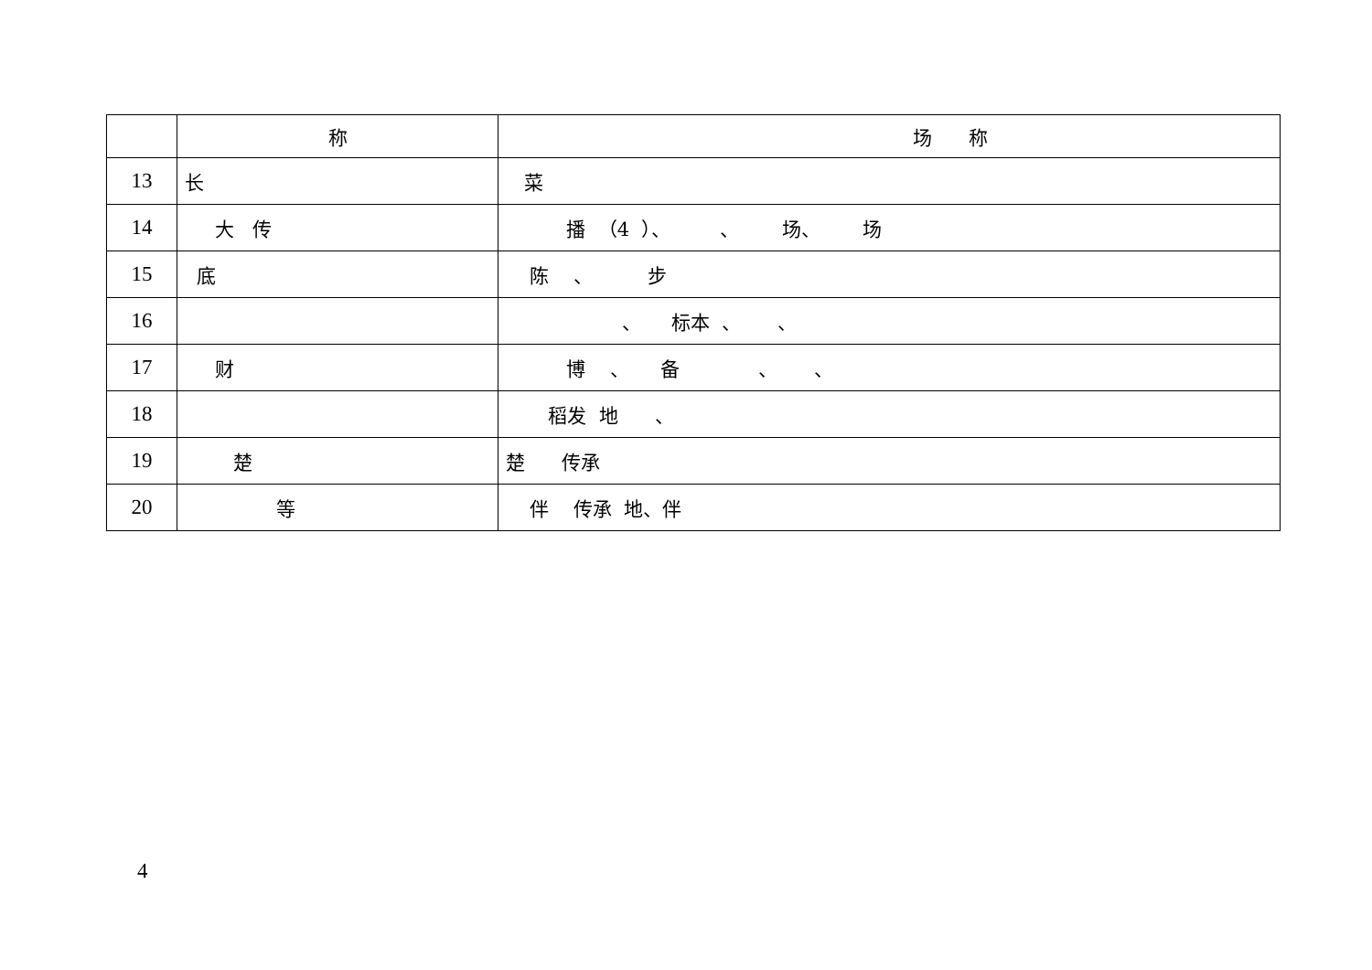| | 称 | 场 称 |
| --- | --- | --- |
| 13 | 长 | 菜 |
| 14 | 大 传 | 播 （4 ）、 、 场、 场 |
| 15 | 底 | 陈 、 步 |
| 16 | | 、 标本 、 、 |
| 17 | 财 | 博 、 备 、 、 |
| 18 | | 稻发 地 、 |
| 19 | 楚 | 楚 传承 |
| 20 | 等 | 伴 传承 地、伴 |
4